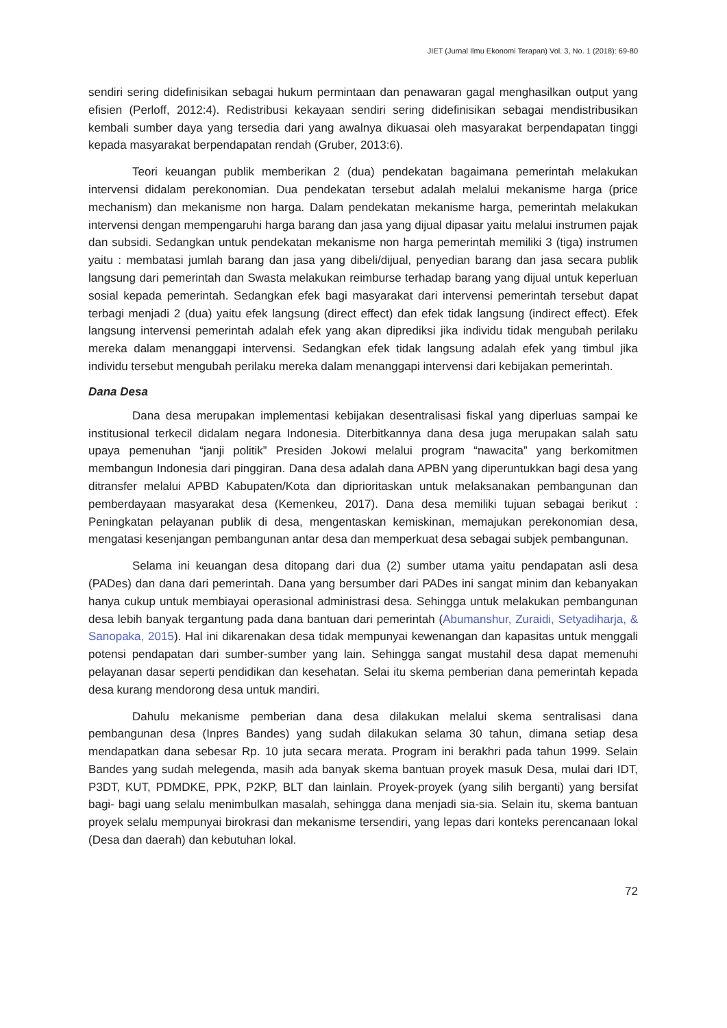JIET (Jurnal Ilmu Ekonomi Terapan) Vol. 3, No. 1 (2018): 69-80
sendiri sering didefinisikan sebagai hukum permintaan dan penawaran gagal menghasilkan output yang efisien (Perloff, 2012:4). Redistribusi kekayaan sendiri sering didefinisikan sebagai mendistribusikan kembali sumber daya yang tersedia dari yang awalnya dikuasai oleh masyarakat berpendapatan tinggi kepada masyarakat berpendapatan rendah (Gruber, 2013:6).
Teori keuangan publik memberikan 2 (dua) pendekatan bagaimana pemerintah melakukan intervensi didalam perekonomian. Dua pendekatan tersebut adalah melalui mekanisme harga (price mechanism) dan mekanisme non harga. Dalam pendekatan mekanisme harga, pemerintah melakukan intervensi dengan mempengaruhi harga barang dan jasa yang dijual dipasar yaitu melalui instrumen pajak dan subsidi. Sedangkan untuk pendekatan mekanisme non harga pemerintah memiliki 3 (tiga) instrumen yaitu : membatasi jumlah barang dan jasa yang dibeli/dijual, penyedian barang dan jasa secara publik langsung dari pemerintah dan Swasta melakukan reimburse terhadap barang yang dijual untuk keperluan sosial kepada pemerintah. Sedangkan efek bagi masyarakat dari intervensi pemerintah tersebut dapat terbagi menjadi 2 (dua) yaitu efek langsung (direct effect) dan efek tidak langsung (indirect effect). Efek langsung intervensi pemerintah adalah efek yang akan diprediksi jika individu tidak mengubah perilaku mereka dalam menanggapi intervensi. Sedangkan efek tidak langsung adalah efek yang timbul jika individu tersebut mengubah perilaku mereka dalam menanggapi intervensi dari kebijakan pemerintah.
Dana Desa
Dana desa merupakan implementasi kebijakan desentralisasi fiskal yang diperluas sampai ke institusional terkecil didalam negara Indonesia. Diterbitkannya dana desa juga merupakan salah satu upaya pemenuhan “janji politik” Presiden Jokowi melalui program “nawacita” yang berkomitmen membangun Indonesia dari pinggiran. Dana desa adalah dana APBN yang diperuntukkan bagi desa yang ditransfer melalui APBD Kabupaten/Kota dan diprioritaskan untuk melaksanakan pembangunan dan pemberdayaan masyarakat desa (Kemenkeu, 2017). Dana desa memiliki tujuan sebagai berikut : Peningkatan pelayanan publik di desa, mengentaskan kemiskinan, memajukan perekonomian desa, mengatasi kesenjangan pembangunan antar desa dan memperkuat desa sebagai subjek pembangunan.
Selama ini keuangan desa ditopang dari dua (2) sumber utama yaitu pendapatan asli desa (PADes) dan dana dari pemerintah. Dana yang bersumber dari PADes ini sangat minim dan kebanyakan hanya cukup untuk membiayai operasional administrasi desa. Sehingga untuk melakukan pembangunan desa lebih banyak tergantung pada dana bantuan dari pemerintah (Abumanshur, Zuraidi, Setyadiharja, & Sanopaka, 2015). Hal ini dikarenakan desa tidak mempunyai kewenangan dan kapasitas untuk menggali potensi pendapatan dari sumber-sumber yang lain. Sehingga sangat mustahil desa dapat memenuhi pelayanan dasar seperti pendidikan dan kesehatan. Selai itu skema pemberian dana pemerintah kepada desa kurang mendorong desa untuk mandiri.
Dahulu mekanisme pemberian dana desa dilakukan melalui skema sentralisasi dana pembangunan desa (Inpres Bandes) yang sudah dilakukan selama 30 tahun, dimana setiap desa mendapatkan dana sebesar Rp. 10 juta secara merata. Program ini berakhri pada tahun 1999. Selain Bandes yang sudah melegenda, masih ada banyak skema bantuan proyek masuk Desa, mulai dari IDT, P3DT, KUT, PDMDKE, PPK, P2KP, BLT dan lainlain. Proyek-proyek (yang silih berganti) yang bersifat bagi- bagi uang selalu menimbulkan masalah, sehingga dana menjadi sia-sia. Selain itu, skema bantuan proyek selalu mempunyai birokrasi dan mekanisme tersendiri, yang lepas dari konteks perencanaan lokal (Desa dan daerah) dan kebutuhan lokal.
72